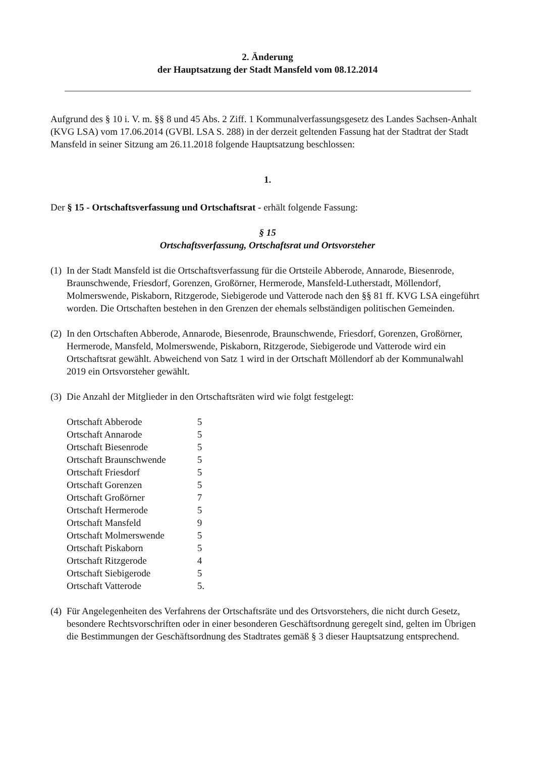2. Änderung
der Hauptsatzung der Stadt Mansfeld vom 08.12.2014
Aufgrund des § 10 i. V. m. §§ 8 und 45 Abs. 2 Ziff. 1 Kommunalverfassungsgesetz des Landes Sachsen-Anhalt (KVG LSA) vom 17.06.2014 (GVBl. LSA S. 288) in der derzeit geltenden Fassung hat der Stadtrat der Stadt Mansfeld in seiner Sitzung am 26.11.2018 folgende Hauptsatzung beschlossen:
1.
Der § 15 - Ortschaftsverfassung und Ortschaftsrat - erhält folgende Fassung:
§ 15
Ortschaftsverfassung, Ortschaftsrat und Ortsvorsteher
(1)
In der Stadt Mansfeld ist die Ortschaftsverfassung für die Ortsteile Abberode, Annarode, Biesenrode, Braunschwende, Friesdorf, Gorenzen, Großörner, Hermerode, Mansfeld-Lutherstadt, Möllendorf, Molmerswende, Piskaborn, Ritzgerode, Siebigerode und Vatterode nach den §§ 81 ff. KVG LSA eingeführt worden. Die Ortschaften bestehen in den Grenzen der ehemals selbständigen politischen Gemeinden.
(2)
In den Ortschaften Abberode, Annarode, Biesenrode, Braunschwende, Friesdorf, Gorenzen, Großörner, Hermerode, Mansfeld, Molmerswende, Piskaborn, Ritzgerode, Siebigerode und Vatterode wird ein Ortschaftsrat gewählt. Abweichend von Satz 1 wird in der Ortschaft Möllendorf ab der Kommunalwahl 2019 ein Ortsvorsteher gewählt.
(3)
Die Anzahl der Mitglieder in den Ortschaftsräten wird wie folgt festgelegt:
| Ortschaft Abberode | 5 |
| Ortschaft Annarode | 5 |
| Ortschaft Biesenrode | 5 |
| Ortschaft Braunschwende | 5 |
| Ortschaft Friesdorf | 5 |
| Ortschaft Gorenzen | 5 |
| Ortschaft Großörner | 7 |
| Ortschaft Hermerode | 5 |
| Ortschaft Mansfeld | 9 |
| Ortschaft Molmerswende | 5 |
| Ortschaft Piskaborn | 5 |
| Ortschaft Ritzgerode | 4 |
| Ortschaft Siebigerode | 5 |
| Ortschaft Vatterode | 5. |
(4)
Für Angelegenheiten des Verfahrens der Ortschaftsräte und des Ortsvorstehers, die nicht durch Gesetz, besondere Rechtsvorschriften oder in einer besonderen Geschäftsordnung geregelt sind, gelten im Übrigen die Bestimmungen der Geschäftsordnung des Stadtrates gemäß § 3 dieser Hauptsatzung entsprechend.